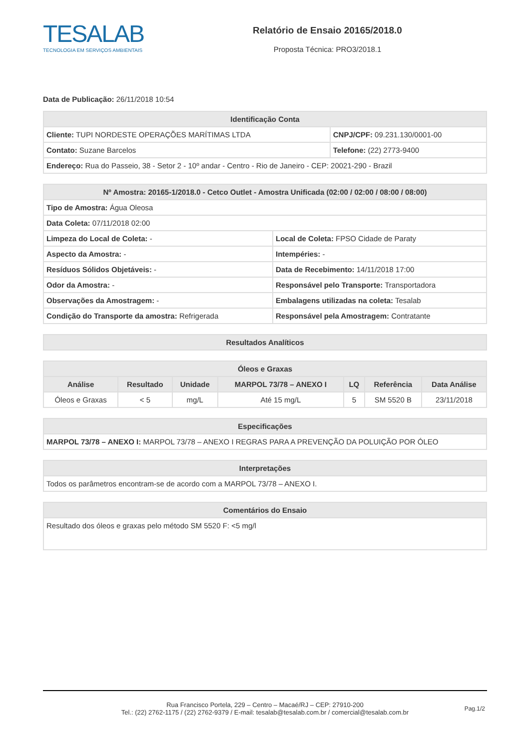TESALAB
TECNOLOGIA EM SERVIÇOS AMBIENTAIS
Relatório de Ensaio 20165/2018.0
Proposta Técnica: PRO3/2018.1
Data de Publicação: 26/11/2018 10:54
| Identificação Conta | |
| --- | --- |
| Cliente: TUPI NORDESTE OPERAÇÕES MARÍTIMAS LTDA | CNPJ/CPF: 09.231.130/0001-00 |
| Contato: Suzane Barcelos | Telefone: (22) 2773-9400 |
| Endereço: Rua do Passeio, 38 - Setor 2 - 10º andar - Centro - Rio de Janeiro - CEP: 20021-290 - Brazil | |
| Nº Amostra: 20165-1/2018.0 - Cetco Outlet - Amostra Unificada (02:00 / 02:00 / 08:00 / 08:00) | |
| --- | --- |
| Tipo de Amostra: Água Oleosa | |
| Data Coleta: 07/11/2018 02:00 | |
| Limpeza do Local de Coleta: - | Local de Coleta: FPSO Cidade de Paraty |
| Aspecto da Amostra: - | Intempéries: - |
| Resíduos Sólidos Objetáveis: - | Data de Recebimento: 14/11/2018 17:00 |
| Odor da Amostra: - | Responsável pelo Transporte: Transportadora |
| Observações da Amostragem: - | Embalagens utilizadas na coleta: Tesalab |
| Condição do Transporte da amostra: Refrigerada | Responsável pela Amostragem: Contratante |
| Resultados Analíticos |
| --- |
| Óleos e Graxas | | | | | | |
| --- | --- | --- | --- | --- | --- | --- |
| Análise | Resultado | Unidade | MARPOL 73/78 – ANEXO I | LQ | Referência | Data Análise |
| Óleos e Graxas | < 5 | mg/L | Até 15 mg/L | 5 | SM 5520 B | 23/11/2018 |
| Especificações |
| --- |
| MARPOL 73/78 – ANEXO I: MARPOL 73/78 – ANEXO I REGRAS PARA A PREVENÇÃO DA POLUIÇÃO POR ÓLEO |
| Interpretações |
| --- |
| Todos os parâmetros encontram-se de acordo com a MARPOL 73/78 – ANEXO I. |
| Comentários do Ensaio |
| --- |
| Resultado dos óleos e graxas pelo método SM 5520 F: <5 mg/l |
Rua Francisco Portela, 229 – Centro – Macaé/RJ – CEP: 27910-200
Tel.: (22) 2762-1175 / (22) 2762-9379 / E-mail: tesalab@tesalab.com.br / comercial@tesalab.com.br
Pag.1/2